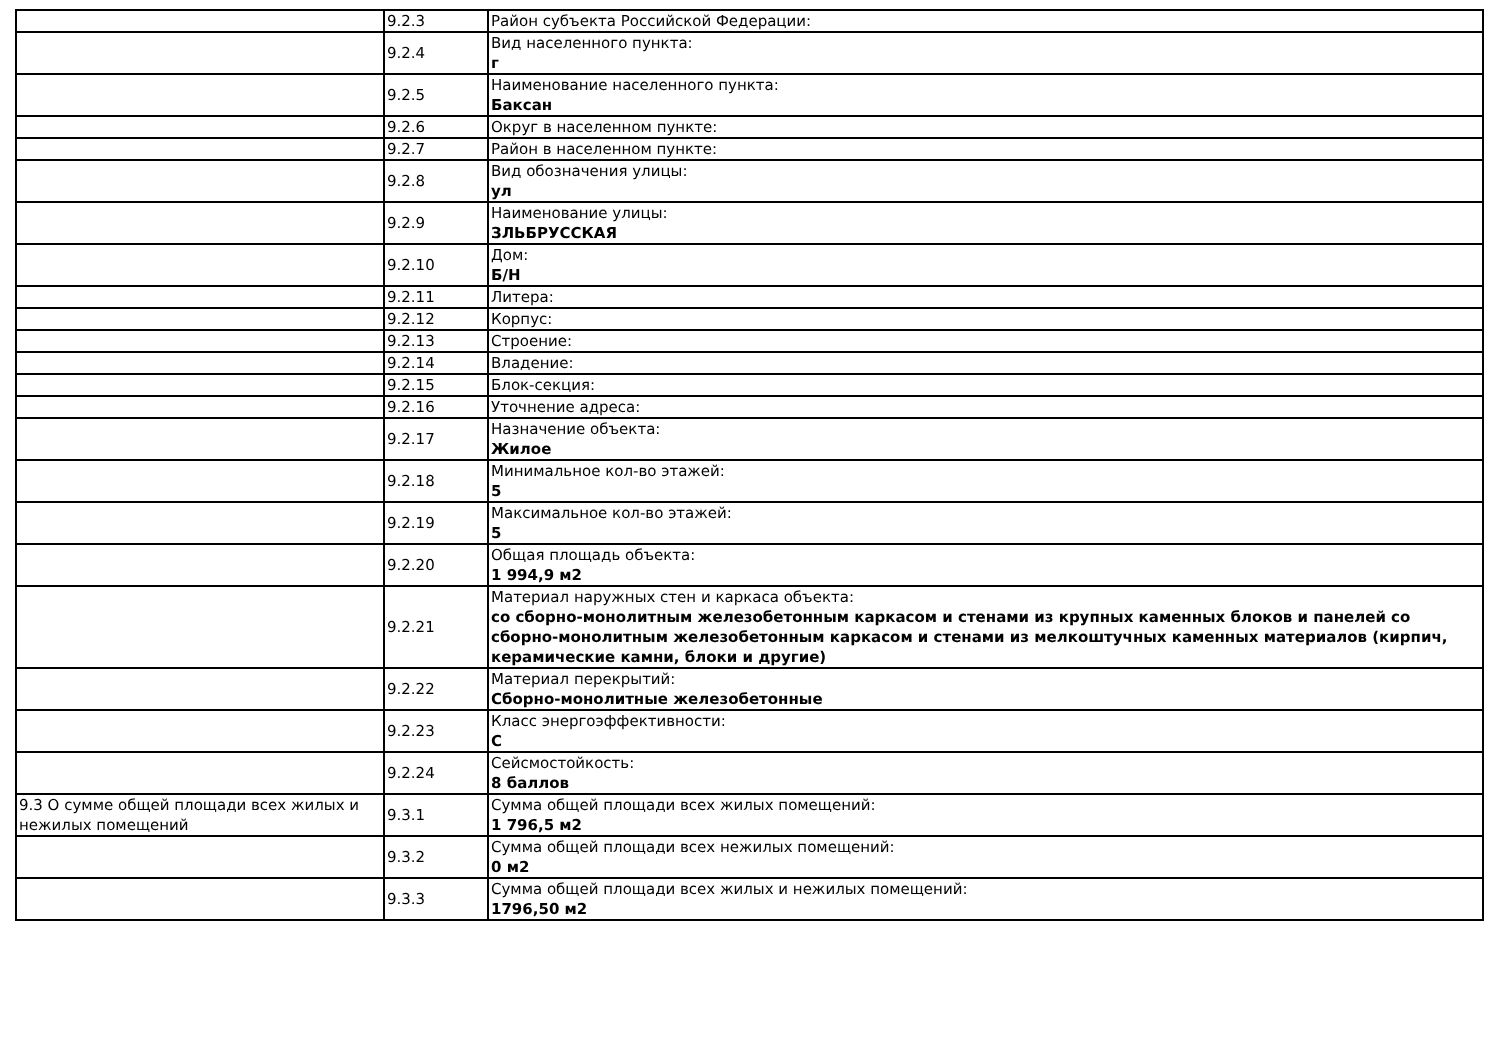| | 9.2.3 | Район субъекта Российской Федерации: |
| | 9.2.4 | Вид населенного пункта: г |
| | 9.2.5 | Наименование населенного пункта: Баксан |
| | 9.2.6 | Округ в населенном пункте: |
| | 9.2.7 | Район в населенном пункте: |
| | 9.2.8 | Вид обозначения улицы: ул |
| | 9.2.9 | Наименование улицы: ЗЛЬБРУССКАЯ |
| | 9.2.10 | Дом: Б/Н |
| | 9.2.11 | Литера: |
| | 9.2.12 | Корпус: |
| | 9.2.13 | Строение: |
| | 9.2.14 | Владение: |
| | 9.2.15 | Блок-секция: |
| | 9.2.16 | Уточнение адреса: |
| | 9.2.17 | Назначение объекта: Жилое |
| | 9.2.18 | Минимальное кол-во этажей: 5 |
| | 9.2.19 | Максимальное кол-во этажей: 5 |
| | 9.2.20 | Общая площадь объекта: 1 994,9 м2 |
| | 9.2.21 | Материал наружных стен и каркаса объекта: со сборно-монолитным железобетонным каркасом и стенами из крупных каменных блоков и панелей со сборно-монолитным железобетонным каркасом и стенами из мелкоштучных каменных материалов (кирпич, керамические камни, блоки и другие) |
| | 9.2.22 | Материал перекрытий: Сборно-монолитные железобетонные |
| | 9.2.23 | Класс энергоэффективности: C |
| | 9.2.24 | Сейсмостойкость: 8 баллов |
| 9.3 О сумме общей площади всех жилых и нежилых помещений | 9.3.1 | Сумма общей площади всех жилых помещений: 1 796,5 м2 |
| | 9.3.2 | Сумма общей площади всех нежилых помещений: 0 м2 |
| | 9.3.3 | Сумма общей площади всех жилых и нежилых помещений: 1796,50 м2 |